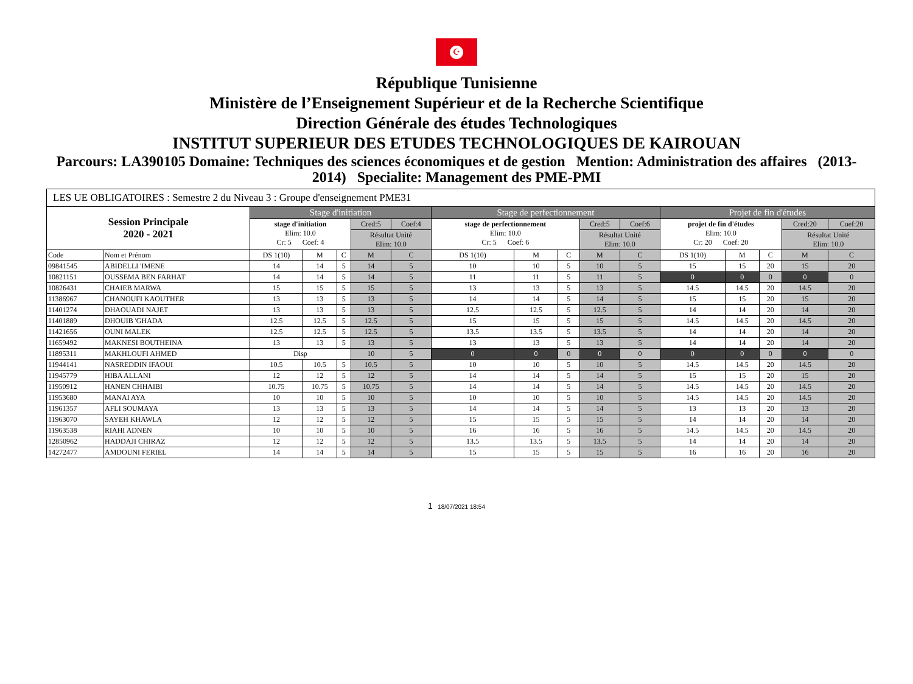☪
République Tunisienne
Ministère de l’Enseignement Supérieur et de la Recherche Scientifique
Direction Générale des études Technologiques
INSTITUT SUPERIEUR DES ETUDES TECHNOLOGIQUES DE KAIROUAN
Parcours: LA390105 Domaine: Techniques des sciences économiques et de gestion Mention: Administration des affaires (2013-2014) Specialite: Management des PME-PMI
| LES UE OBLIGATOIRES : Semestre 2 du Niveau 3 : Groupe d'enseignement PME31 | | | | | | | | | | | | | | | | |
| Session Principale 2020 - 2021 | | Stage d'initiation | | | | | Stage de perfectionnement | | | | | Projet de fin d'études | | | | |
| | | stage d'initiation Elim: 10.0 Cr: 5 Coef: 4 | | | Cred:5 | Coef:4 | stage de perfectionnement Elim: 10.0 Cr: 5 Coef: 6 | | | Cred:5 | Coef:6 | projet de fin d'études Elim: 10.0 Cr: 20 Coef: 20 | | | Cred:20 | Coef:20 |
| | | | | | Résultat Unité Elim: 10.0 | | | | | Résultat Unité Elim: 10.0 | | | | | Résultat Unité Elim: 10.0 | |
| Code | Nom et Prénom | DS 1(10) | M | C | M | C | DS 1(10) | M | C | M | C | DS 1(10) | M | C | M | C |
| 09841545 | ABIDELLI 'IMENE | 14 | 14 | 5 | 14 | 5 | 10 | 10 | 5 | 10 | 5 | 15 | 15 | 20 | 15 | 20 |
| 10821151 | OUSSEMA BEN FARHAT | 14 | 14 | 5 | 14 | 5 | 11 | 11 | 5 | 11 | 5 | 0 | 0 | 0 | 0 | 0 |
| 10826431 | CHAIEB MARWA | 15 | 15 | 5 | 15 | 5 | 13 | 13 | 5 | 13 | 5 | 14.5 | 14.5 | 20 | 14.5 | 20 |
| 11386967 | CHANOUFI KAOUTHER | 13 | 13 | 5 | 13 | 5 | 14 | 14 | 5 | 14 | 5 | 15 | 15 | 20 | 15 | 20 |
| 11401274 | DHAOUADI NAJET | 13 | 13 | 5 | 13 | 5 | 12.5 | 12.5 | 5 | 12.5 | 5 | 14 | 14 | 20 | 14 | 20 |
| 11401889 | DHOUIB 'GHADA | 12.5 | 12.5 | 5 | 12.5 | 5 | 15 | 15 | 5 | 15 | 5 | 14.5 | 14.5 | 20 | 14.5 | 20 |
| 11421656 | OUNI MALEK | 12.5 | 12.5 | 5 | 12.5 | 5 | 13.5 | 13.5 | 5 | 13.5 | 5 | 14 | 14 | 20 | 14 | 20 |
| 11659492 | MAKNESI BOUTHEINA | 13 | 13 | 5 | 13 | 5 | 13 | 13 | 5 | 13 | 5 | 14 | 14 | 20 | 14 | 20 |
| 11895311 | MAKHLOUFI AHMED | Disp | | | 10 | 5 | 0 | 0 | 0 | 0 | 0 | 0 | 0 | 0 | 0 | 0 |
| 11944141 | NASREDDIN IFAOUI | 10.5 | 10.5 | 5 | 10.5 | 5 | 10 | 10 | 5 | 10 | 5 | 14.5 | 14.5 | 20 | 14.5 | 20 |
| 11945779 | HIBA ALLANI | 12 | 12 | 5 | 12 | 5 | 14 | 14 | 5 | 14 | 5 | 15 | 15 | 20 | 15 | 20 |
| 11950912 | HANEN CHHAIBI | 10.75 | 10.75 | 5 | 10.75 | 5 | 14 | 14 | 5 | 14 | 5 | 14.5 | 14.5 | 20 | 14.5 | 20 |
| 11953680 | MANAI AYA | 10 | 10 | 5 | 10 | 5 | 10 | 10 | 5 | 10 | 5 | 14.5 | 14.5 | 20 | 14.5 | 20 |
| 11961357 | AFLI SOUMAYA | 13 | 13 | 5 | 13 | 5 | 14 | 14 | 5 | 14 | 5 | 13 | 13 | 20 | 13 | 20 |
| 11963070 | SAYEH KHAWLA | 12 | 12 | 5 | 12 | 5 | 15 | 15 | 5 | 15 | 5 | 14 | 14 | 20 | 14 | 20 |
| 11963538 | RIAHI ADNEN | 10 | 10 | 5 | 10 | 5 | 16 | 16 | 5 | 16 | 5 | 14.5 | 14.5 | 20 | 14.5 | 20 |
| 12850962 | HADDAJI CHIRAZ | 12 | 12 | 5 | 12 | 5 | 13.5 | 13.5 | 5 | 13.5 | 5 | 14 | 14 | 20 | 14 | 20 |
| 14272477 | AMDOUNI FERIEL | 14 | 14 | 5 | 14 | 5 | 15 | 15 | 5 | 15 | 5 | 16 | 16 | 20 | 16 | 20 |
1 18/07/2021 18:54